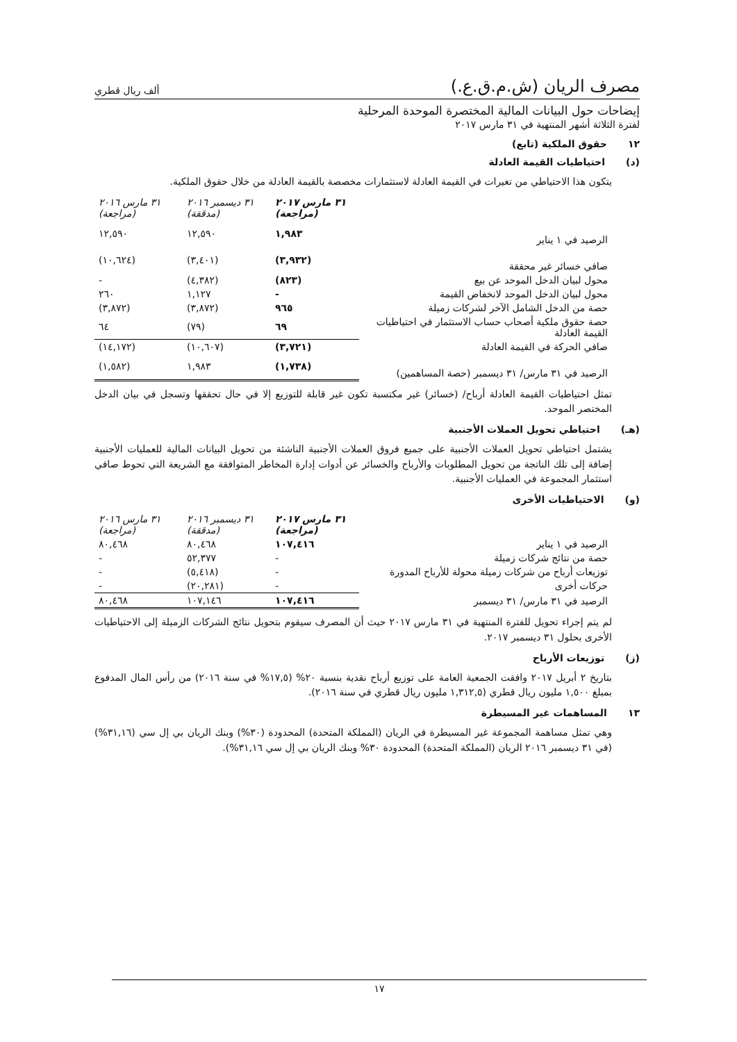مصرف الريان (ش.م.ق.ع.) ألف ريال قطري
إيضاحات حول البيانات المالية المختصرة الموحدة المرحلية
لفترة الثلاثة أشهر المنتهية في ٣١ مارس ٢٠١٧
١٢ حقوق الملكية (تابع)
(د) احتياطيات القيمة العادلة
يتكون هذا الاحتياطي من تغيرات في القيمة العادلة لاستثمارات مخصصة بالقيمة العادلة من خلال حقوق الملكية.
| | ٣١ مارس ٢٠١٧ (مراجعة) | ٣١ ديسمبر ٢٠١٦ (مدققة) | ٣١ مارس ٢٠١٦ (مراجعة) |
| --- | --- | --- | --- |
| الرصيد في ١ يناير | ١,٩٨٣ | ١٢,٥٩٠ | ١٢,٥٩٠ |
| صافي خسائر غير محققة | (٣,٩٣٢) | (٣,٤٠١) | (١٠,٦٢٤) |
| محول لبيان الدخل الموحد عن بيع | (٨٢٣) | (٤,٣٨٢) | - |
| محول لبيان الدخل الموحد لانخفاض القيمة | - | ١,١٢٧ | ٢٦٠ |
| حصة من الدخل الشامل الآخر لشركات زميلة | ٩٦٥ | (٣,٨٧٢) | (٣,٨٧٢) |
| حصة حقوق ملكية أصحاب حساب الاستثمار في احتياطيات القيمة العادلة | ٦٩ | (٧٩) | ٦٤ |
| صافي الحركة في القيمة العادلة | (٣,٧٢١) | (١٠,٦٠٧) | (١٤,١٧٢) |
| الرصيد في ٣١ مارس/ ٣١ ديسمبر (حصة المساهمين) | (١,٧٣٨) | ١,٩٨٣ | (١,٥٨٢) |
تمثل احتياطيات القيمة العادلة أرباح/ (خسائر) غير مكتسبة تكون غير قابلة للتوزيع إلا في حال تحققها وتسجل في بيان الدخل المختصر الموحد.
(هـ) احتياطي تحويل العملات الأجنبية
يشتمل احتياطي تحويل العملات الأجنبية على جميع فروق العملات الأجنبية الناشئة من تحويل البيانات المالية للعمليات الأجنبية إضافة إلى تلك الناتجة من تحويل المطلوبات والأرباح والخسائر عن أدوات إدارة المخاطر المتوافقة مع الشريعة التي تحوط صافي استثمار المجموعة في العمليات الأجنبية.
(و) الاحتياطيات الأخرى
| | ٣١ مارس ٢٠١٧ (مراجعة) | ٣١ ديسمبر ٢٠١٦ (مدققة) | ٣١ مارس ٢٠١٦ (مراجعة) |
| --- | --- | --- | --- |
| الرصيد في ١ يناير | ١٠٧,٤١٦ | ٨٠,٤٦٨ | ٨٠,٤٦٨ |
| حصة من نتائج شركات زميلة | - | ٥٢,٣٧٧ | - |
| توزيعات أرباح من شركات زميلة محولة للأرباح المدورة | - | (٥,٤١٨) | - |
| حركات أخرى | - | (٢٠,٢٨١) | - |
| الرصيد في ٣١ مارس/ ٣١ ديسمبر | ١٠٧,٤١٦ | ١٠٧,١٤٦ | ٨٠,٤٦٨ |
لم يتم إجراء تحويل للفترة المنتهية في ٣١ مارس ٢٠١٧ حيث أن المصرف سيقوم بتحويل نتائج الشركات الزميلة إلى الاحتياطيات الأخرى بحلول ٣١ ديسمبر ٢٠١٧.
(ز) توزيعات الأرباح
بتاريخ ٢ أبريل ٢٠١٧ وافقت الجمعية العامة على توزيع أرباح نقدية بنسبة ٢٠% (١٧,٥% في سنة ٢٠١٦) من رأس المال المدفوع بمبلغ ١,٥٠٠ مليون ريال قطري (١,٣١٢,٥ مليون ريال قطري في سنة ٢٠١٦).
١٣ المساهمات غير المسيطرة
وهي تمثل مساهمة المجموعة غير المسيطرة في الريان (المملكة المتحدة) المحدودة (٣٠%) وبنك الريان بي إل سي (٣١,١٦%) (في ٣١ ديسمبر ٢٠١٦ الريان (المملكة المتحدة) المحدودة ٣٠% وبنك الريان بي إل سي ٣١,١٦%).
١٧